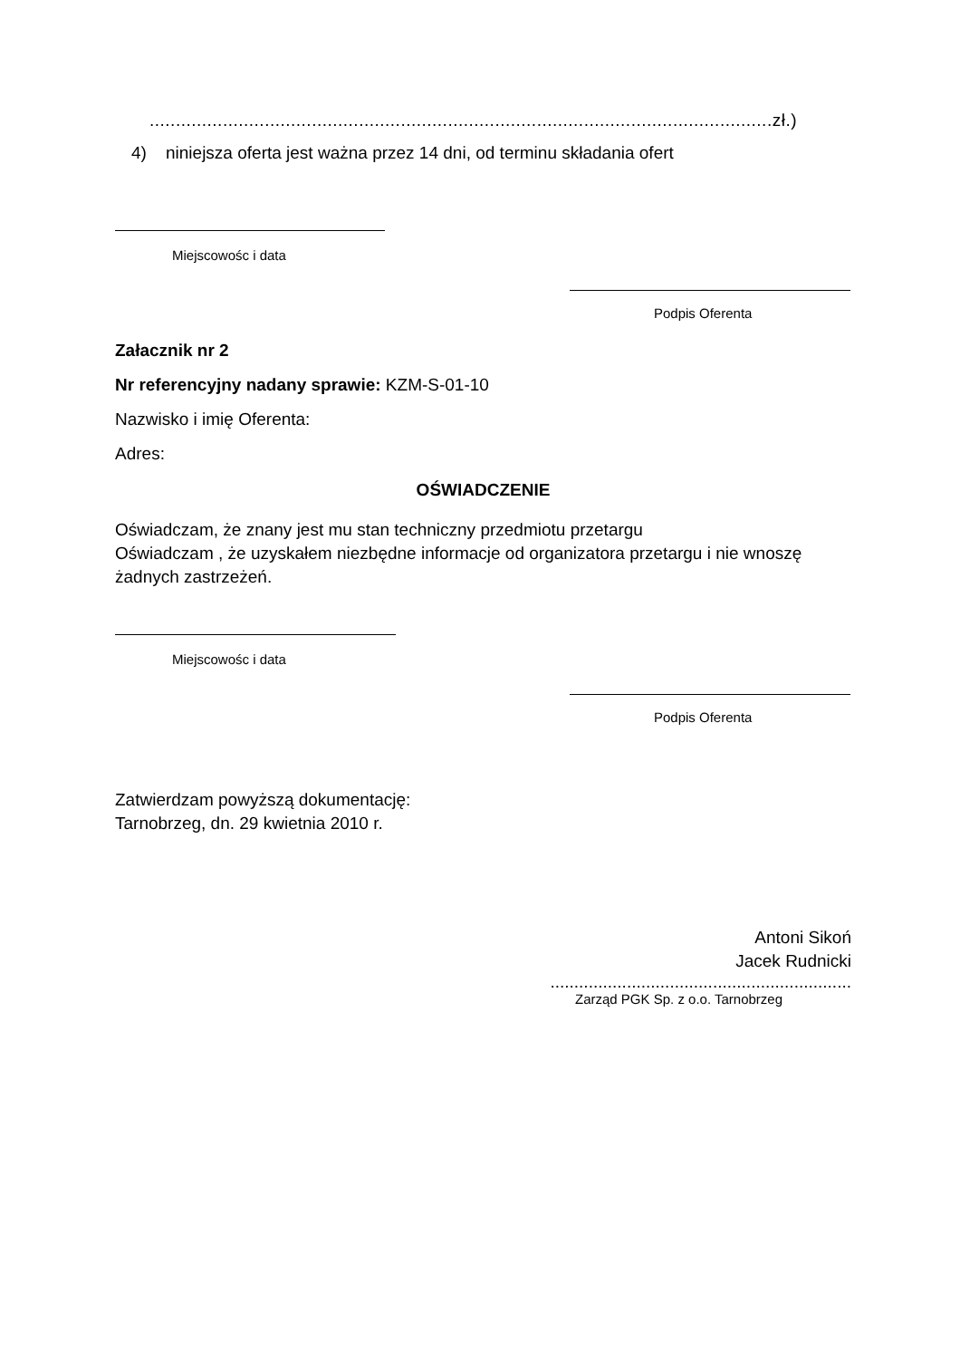.......................................................................................................................zł.)
4) niniejsza oferta jest ważna przez 14 dni, od terminu składania ofert
Miejscowośc i data
Podpis Oferenta
Załacznik nr 2
Nr referencyjny nadany sprawie: KZM-S-01-10
Nazwisko i imię Oferenta:
Adres:
OŚWIADCZENIE
Oświadczam, że znany jest mu stan techniczny przedmiotu przetargu
Oświadczam , że uzyskałem niezbędne informacje od organizatora przetargu i nie wnoszę żadnych zastrzeżeń.
Miejscowośc i data
Podpis Oferenta
Zatwierdzam powyższą dokumentację:
Tarnobrzeg, dn. 29 kwietnia 2010 r.
Antoni Sikoń
Jacek Rudnicki
...............................................................
Zarząd PGK Sp. z o.o. Tarnobrzeg